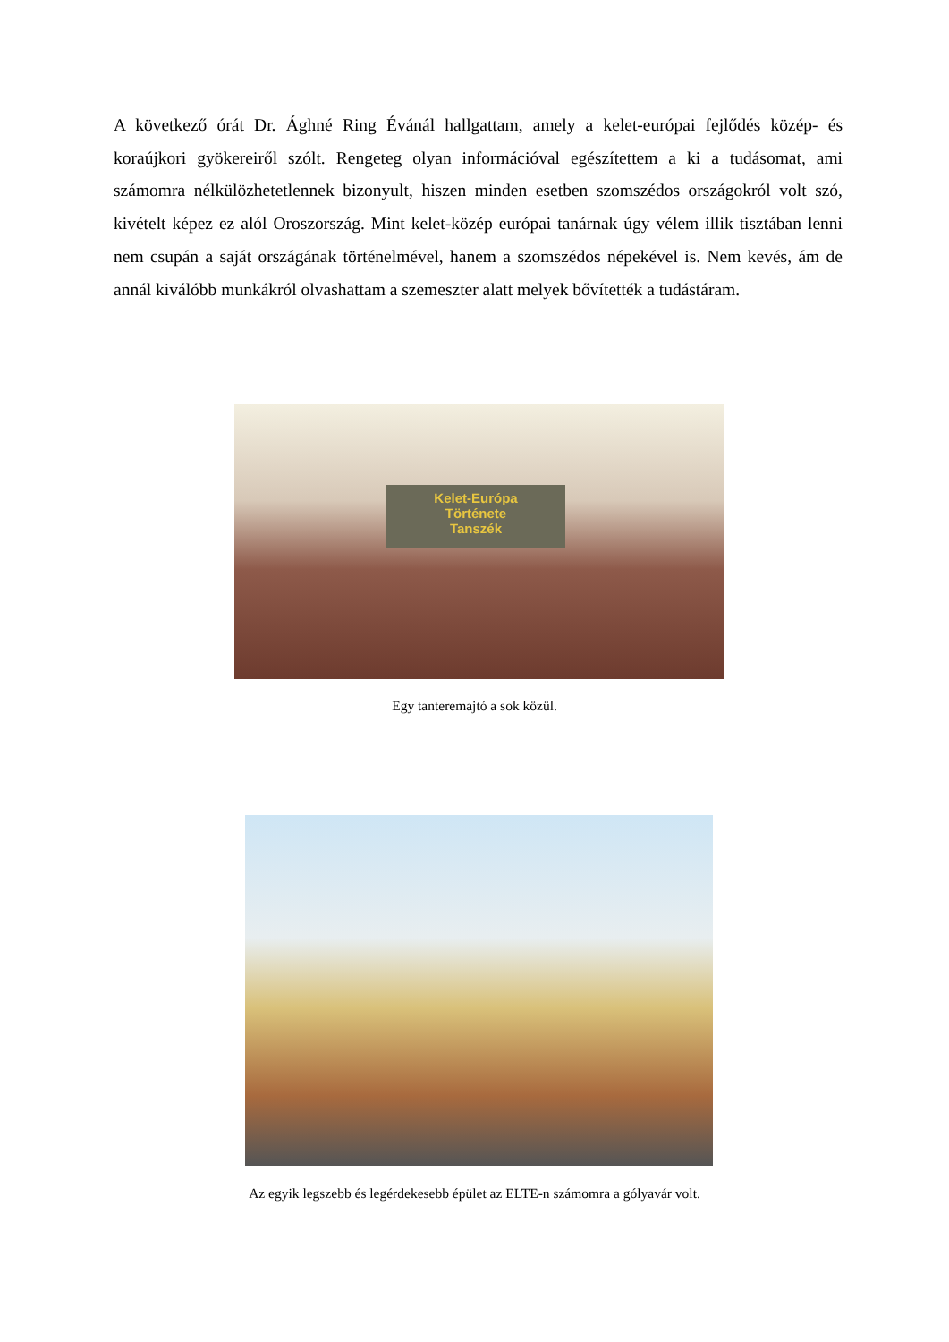A következő órát Dr. Ághné Ring Évánál hallgattam, amely a kelet-európai fejlődés közép- és koraújkori gyökereiről szólt. Rengeteg olyan információval egészítettem a ki a tudásomat, ami számomra nélkülözhetetlennek bizonyult, hiszen minden esetben szomszédos országokról volt szó, kivételt képez ez alól Oroszország. Mint kelet-közép európai tanárnak úgy vélem illik tisztában lenni nem csupán a saját országának történelmével, hanem a szomszédos népekével is. Nem kevés, ám de annál kiválóbb munkákról olvashattam a szemeszter alatt melyek bővítették a tudástáram.
Kelet-Európa
Története
Tanszék
Egy tanteremajtó a sok közül.
Az egyik legszebb és legérdekesebb épület az ELTE-n számomra a gólyavár volt.